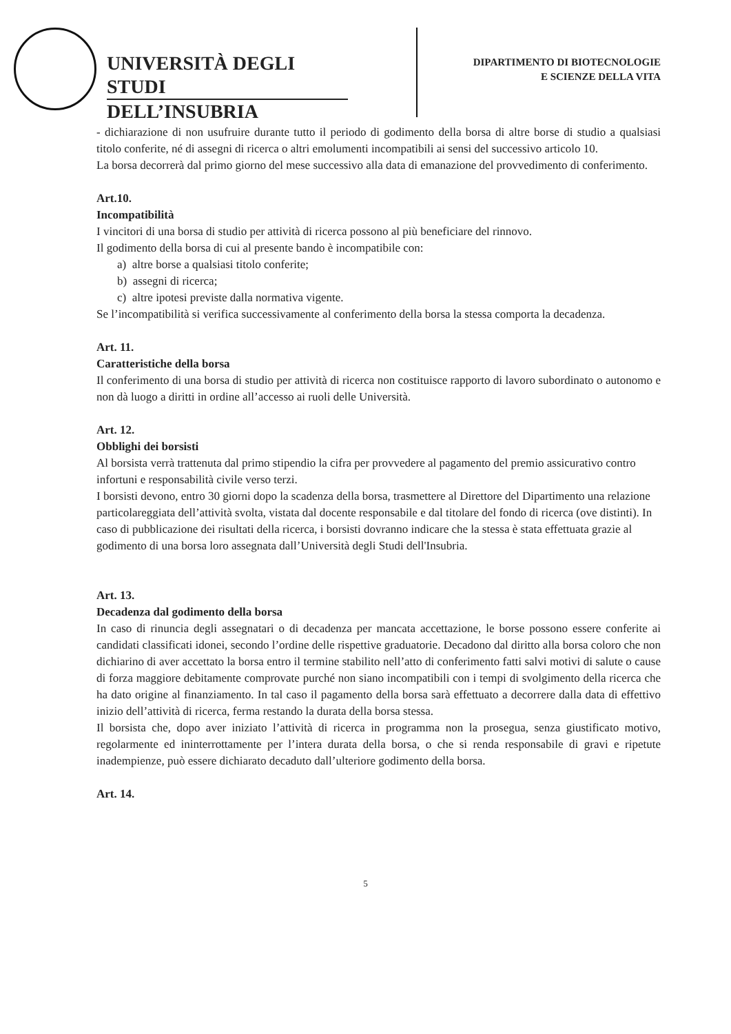UNIVERSITÀ DEGLI STUDI
DELL’INSUBRIA
DIPARTIMENTO DI BIOTECNOLOGIE
E SCIENZE DELLA VITA
- dichiarazione di non usufruire durante tutto il periodo di godimento della borsa di altre borse di studio a qualsiasi titolo conferite, né di assegni di ricerca o altri emolumenti incompatibili ai sensi del successivo articolo 10.
La borsa decorrerà dal primo giorno del mese successivo alla data di emanazione del provvedimento di conferimento.
Art.10.
Incompatibilità
I vincitori di una borsa di studio per attività di ricerca possono al più beneficiare del rinnovo.
Il godimento della borsa di cui al presente bando è incompatibile con:
a) altre borse a qualsiasi titolo conferite;
b) assegni di ricerca;
c) altre ipotesi previste dalla normativa vigente.
Se l’incompatibilità si verifica successivamente al conferimento della borsa la stessa comporta la decadenza.
Art. 11.
Caratteristiche della borsa
Il conferimento di una borsa di studio per attività di ricerca non costituisce rapporto di lavoro subordinato o autonomo e non dà luogo a diritti in ordine all’accesso ai ruoli delle Università.
Art. 12.
Obblighi dei borsisti
Al borsista verrà trattenuta dal primo stipendio la cifra per provvedere al pagamento del premio assicurativo contro infortuni e responsabilità civile verso terzi.
I borsisti devono, entro 30 giorni dopo la scadenza della borsa, trasmettere al Direttore del Dipartimento una relazione particolareggiata dell’attività svolta, vistata dal docente responsabile e dal titolare del fondo di ricerca (ove distinti). In caso di pubblicazione dei risultati della ricerca, i borsisti dovranno indicare che la stessa è stata effettuata grazie al godimento di una borsa loro assegnata dall’Università degli Studi dell'Insubria.
Art. 13.
Decadenza dal godimento della borsa
In caso di rinuncia degli assegnatari o di decadenza per mancata accettazione, le borse possono essere conferite ai candidati classificati idonei, secondo l’ordine delle rispettive graduatorie. Decadono dal diritto alla borsa coloro che non dichiarino di aver accettato la borsa entro il termine stabilito nell’atto di conferimento fatti salvi motivi di salute o cause di forza maggiore debitamente comprovate purché non siano incompatibili con i tempi di svolgimento della ricerca che ha dato origine al finanziamento. In tal caso il pagamento della borsa sarà effettuato a decorrere dalla data di effettivo inizio dell’attività di ricerca, ferma restando la durata della borsa stessa.
Il borsista che, dopo aver iniziato l’attività di ricerca in programma non la prosegua, senza giustificato motivo, regolarmente ed ininterrottamente per l’intera durata della borsa, o che si renda responsabile di gravi e ripetute inadempienze, può essere dichiarato decaduto dall’ulteriore godimento della borsa.
Art. 14.
5